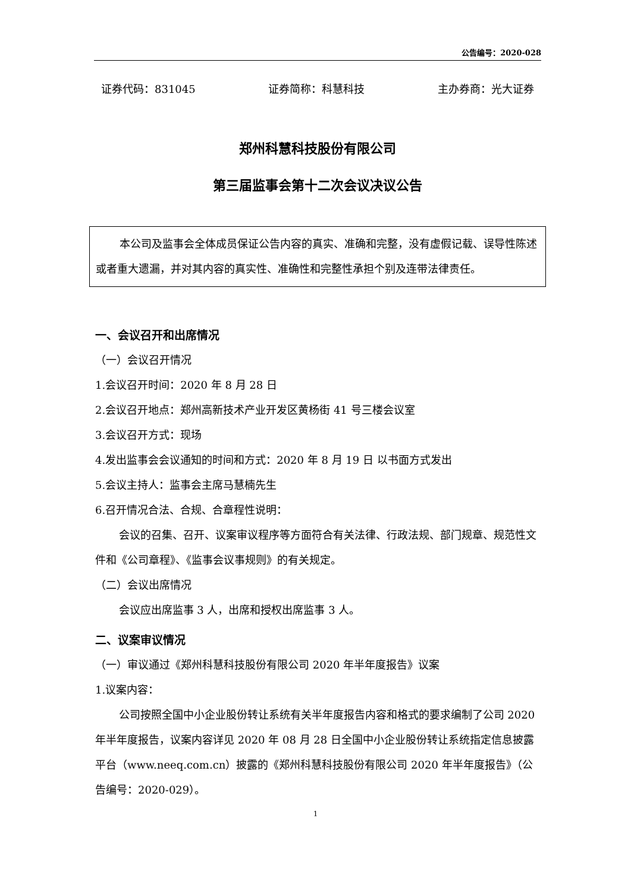公告编号：2020-028
证券代码：831045 证券简称：科慧科技 主办券商：光大证券
郑州科慧科技股份有限公司
第三届监事会第十二次会议决议公告
本公司及监事会全体成员保证公告内容的真实、准确和完整，没有虚假记载、误导性陈述或者重大遗漏，并对其内容的真实性、准确性和完整性承担个别及连带法律责任。
一、会议召开和出席情况
（一）会议召开情况
1.会议召开时间：2020 年 8 月 28 日
2.会议召开地点：郑州高新技术产业开发区黄杨街 41 号三楼会议室
3.会议召开方式：现场
4.发出监事会会议通知的时间和方式：2020 年 8 月 19 日 以书面方式发出
5.会议主持人：监事会主席马慧楠先生
6.召开情况合法、合规、合章程性说明：
会议的召集、召开、议案审议程序等方面符合有关法律、行政法规、部门规章、规范性文件和《公司章程》、《监事会议事规则》的有关规定。
（二）会议出席情况
会议应出席监事 3 人，出席和授权出席监事 3 人。
二、议案审议情况
（一）审议通过《郑州科慧科技股份有限公司 2020 年半年度报告》议案
1.议案内容：
公司按照全国中小企业股份转让系统有关半年度报告内容和格式的要求编制了公司 2020 年半年度报告，议案内容详见 2020 年 08 月 28 日全国中小企业股份转让系统指定信息披露平台（www.neeq.com.cn）披露的《郑州科慧科技股份有限公司 2020 年半年度报告》（公告编号：2020-029）。
1